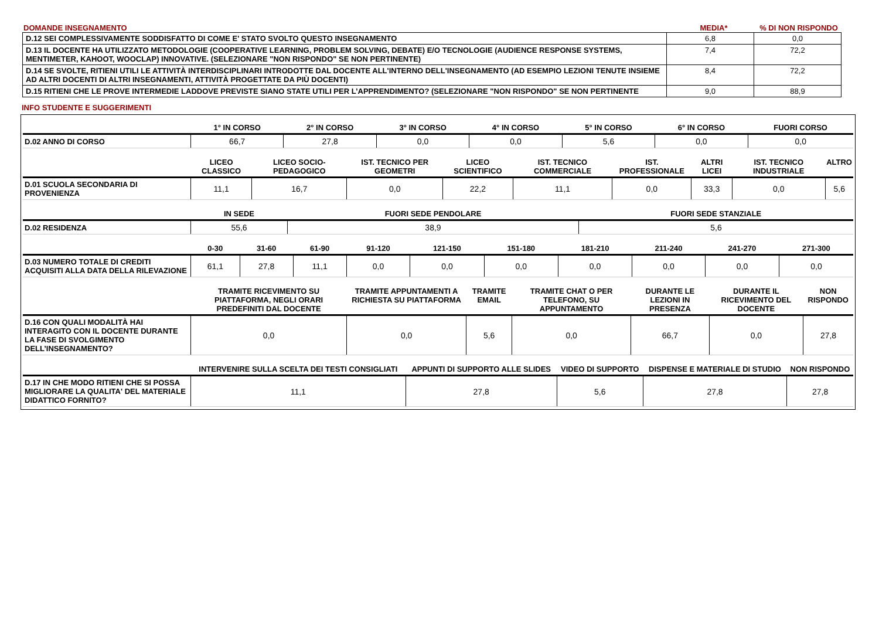DOMANDE INSEGNAMENTO MEDIA* % DI NON RISPONDO
| D.12 SEI COMPLESSIVAMENTE SODDISFATTO DI COME E' STATO SVOLTO QUESTO INSEGNAMENTO | 6,8 | 0,0 |
| D.13 IL DOCENTE HA UTILIZZATO METODOLOGIE (COOPERATIVE LEARNING, PROBLEM SOLVING, DEBATE) E/O TECNOLOGIE (AUDIENCE RESPONSE SYSTEMS, MENTIMETER, KAHOOT, WOOCLAP) INNOVATIVE. (SELEZIONARE "NON RISPONDO" SE NON PERTINENTE) | 7,4 | 72,2 |
| D.14 SE SVOLTE, RITIENI UTILI LE ATTIVITÀ INTERDISCIPLINARI INTRODOTTE DAL DOCENTE ALL'INTERNO DELL'INSEGNAMENTO (AD ESEMPIO LEZIONI TENUTE INSIEME AD ALTRI DOCENTI DI ALTRI INSEGNAMENTI, ATTIVITÀ PROGETTATE DA PIÙ DOCENTI) | 8,4 | 72,2 |
| D.15 RITIENI CHE LE PROVE INTERMEDIE LADDOVE PREVISTE SIANO STATE UTILI PER L’APPRENDIMENTO? (SELEZIONARE "NON RISPONDO" SE NON PERTINENTE | 9,0 | 88,9 |
INFO STUDENTE E SUGGERIMENTI
| | 1° IN CORSO | 2° IN CORSO | 3° IN CORSO | 4° IN CORSO | 5° IN CORSO | 6° IN CORSO | FUORI CORSO |
| --- | --- | --- | --- | --- | --- | --- | --- |
| D.02 ANNO DI CORSO | 66,7 | 27,8 | 0,0 | 0,0 | 5,6 | 0,0 | 0,0 |
| | LICEO CLASSICO | LICEO SOCIO-PEDAGOGICO | IST. TECNICO PER GEOMETRI | LICEO SCIENTIFICO | IST. TECNICO COMMERCIALE | IST. PROFESSIONALE | ALTRI LICEI | IST. TECNICO INDUSTRIALE | ALTRO |
| --- | --- | --- | --- | --- | --- | --- | --- | --- | --- |
| D.01 SCUOLA SECONDARIA DI PROVENIENZA | 11,1 | 16,7 | 0,0 | 22,2 | 11,1 | 0,0 | 33,3 | 0,0 | 5,6 |
| | IN SEDE | FUORI SEDE PENDOLARE | FUORI SEDE STANZIALE |
| --- | --- | --- | --- |
| D.02 RESIDENZA | 55,6 | 38,9 | 5,6 |
| | 0-30 | 31-60 | 61-90 | 91-120 | 121-150 | 151-180 | 181-210 | 211-240 | 241-270 | 271-300 |
| --- | --- | --- | --- | --- | --- | --- | --- | --- | --- | --- |
| D.03 NUMERO TOTALE DI CREDITI ACQUISITI ALLA DATA DELLA RILEVAZIONE | 61,1 | 27,8 | 11,1 | 0,0 | 0,0 | 0,0 | 0,0 | 0,0 | 0,0 | 0,0 |
| | TRAMITE RICEVIMENTO SU PIATTAFORMA, NEGLI ORARI PREDEFINITI DAL DOCENTE | TRAMITE APPUNTAMENTI A RICHIESTA SU PIATTAFORMA | TRAMITE EMAIL | TRAMITE CHAT O PER TELEFONO, SU APPUNTAMENTO | DURANTE LE LEZIONI IN PRESENZA | DURANTE IL RICEVIMENTO DEL DOCENTE | NON RISPONDO |
| --- | --- | --- | --- | --- | --- | --- | --- |
| D.16 CON QUALI MODALITÀ HAI INTERAGITO CON IL DOCENTE DURANTE LA FASE DI SVOLGIMENTO DELL’INSEGNAMENTO? | 0,0 | 0,0 | 5,6 | 0,0 | 66,7 | 0,0 | 27,8 |
| | INTERVENIRE SULLA SCELTA DEI TESTI CONSIGLIATI | APPUNTI DI SUPPORTO ALLE SLIDES | VIDEO DI SUPPORTO | DISPENSE E MATERIALE DI STUDIO | NON RISPONDO |
| --- | --- | --- | --- | --- | --- |
| D.17 IN CHE MODO RITIENI CHE SI POSSA MIGLIORARE LA QUALITA' DEL MATERIALE DIDATTICO FORNITO? | 11,1 | 27,8 | 5,6 | 27,8 | 27,8 |